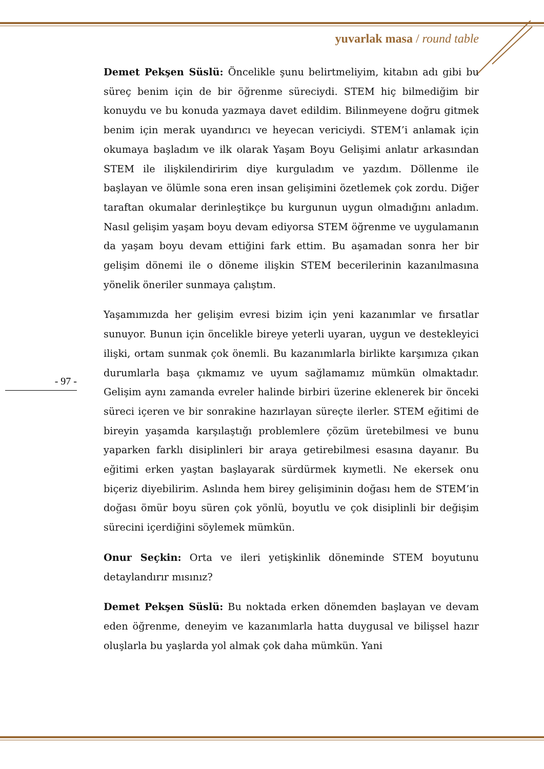yuvarlak masa / round table
Demet Pekşen Süslü: Öncelikle şunu belirtmeliyim, kitabın adı gibi bu süreç benim için de bir öğrenme süreciydi. STEM hiç bilmediğim bir konuydu ve bu konuda yazmaya davet edildim. Bilinmeyene doğru gitmek benim için merak uyandırıcı ve heyecan vericiydi. STEM’i anlamak için okumaya başladım ve ilk olarak Yaşam Boyu Gelişimi anlatır arkasından STEM ile ilişkilendiririm diye kurguladım ve yazdım. Döllenme ile başlayan ve ölümle sona eren insan gelişimini özetlemek çok zordu. Diğer taraftan okumalar derinleştikçe bu kurgunun uygun olmadığını anladım. Nasıl gelişim yaşam boyu devam ediyorsa STEM öğrenme ve uygulamanın da yaşam boyu devam ettiğini fark ettim. Bu aşamadan sonra her bir gelişim dönemi ile o döneme ilişkin STEM becerilerinin kazanılmasına yönelik öneriler sunmaya çalıştım.
Yaşamımızda her gelişim evresi bizim için yeni kazanımlar ve fırsatlar sunuyor. Bunun için öncelikle bireye yeterli uyaran, uygun ve destekleyici ilişki, ortam sunmak çok önemli. Bu kazanımlarla birlikte karşımıza çıkan durumlarla başa çıkmamız ve uyum sağlamamız mümkün olmaktadır. Gelişim aynı zamanda evreler halinde birbiri üzerine eklenerek bir önceki süreci içeren ve bir sonrakine hazırlayan süreçte ilerler. STEM eğitimi de bireyin yaşamda karşılaştığı problemlere çözüm üretebilmesi ve bunu yaparken farklı disiplinleri bir araya getirebilmesi esasına dayanır. Bu eğitimi erken yaştan başlayarak sürdürmek kıymetli. Ne ekersek onu biçeriz diyebilirim. Aslında hem birey gelişiminin doğası hem de STEM’in doğası ömür boyu süren çok yönlü, boyutlu ve çok disiplinli bir değişim sürecini içerdiğini söylemek mümkün.
Onur Seçkin: Orta ve ileri yetişkinlik döneminde STEM boyutunu detaylandırır mısınız?
Demet Pekşen Süslü: Bu noktada erken dönemden başlayan ve devam eden öğrenme, deneyim ve kazanımlarla hatta duygusal ve bilişsel hazır oluşlarla bu yaşlarda yol almak çok daha mümkün. Yani
- 97 -